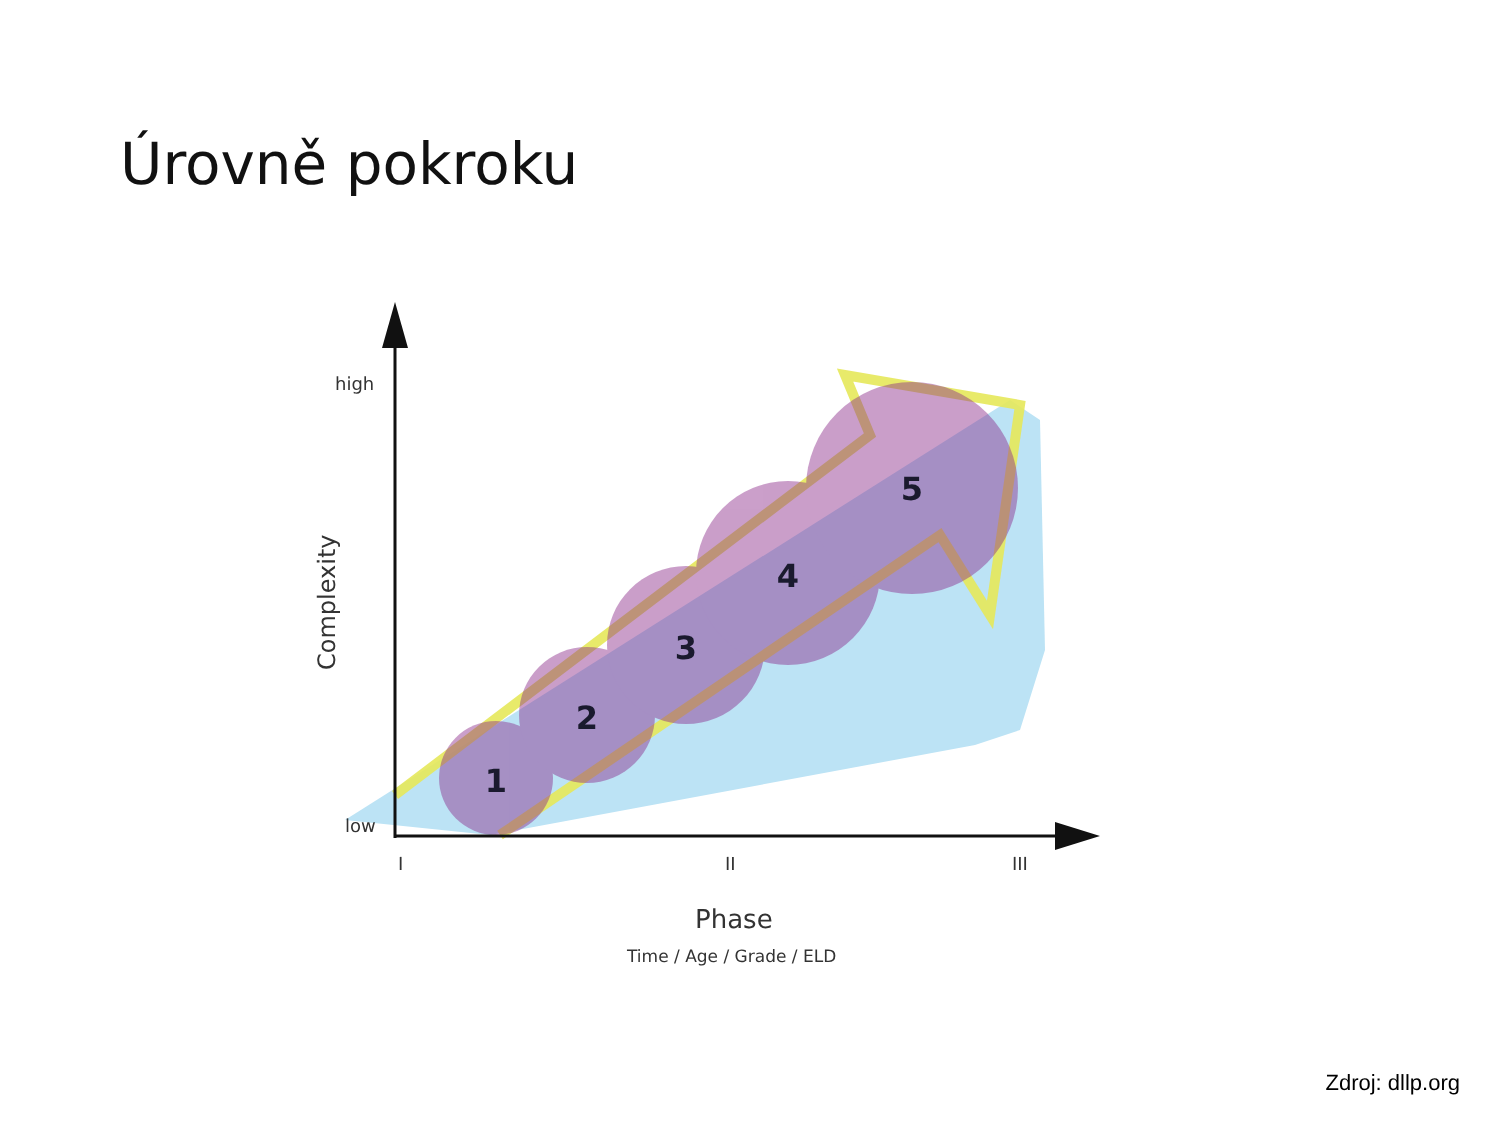Úrovně pokroku
1
2
3
4
5
high
low
I
II
III
Complexity
Phase
Time / Age / Grade / ELD
Zdroj: dllp.org